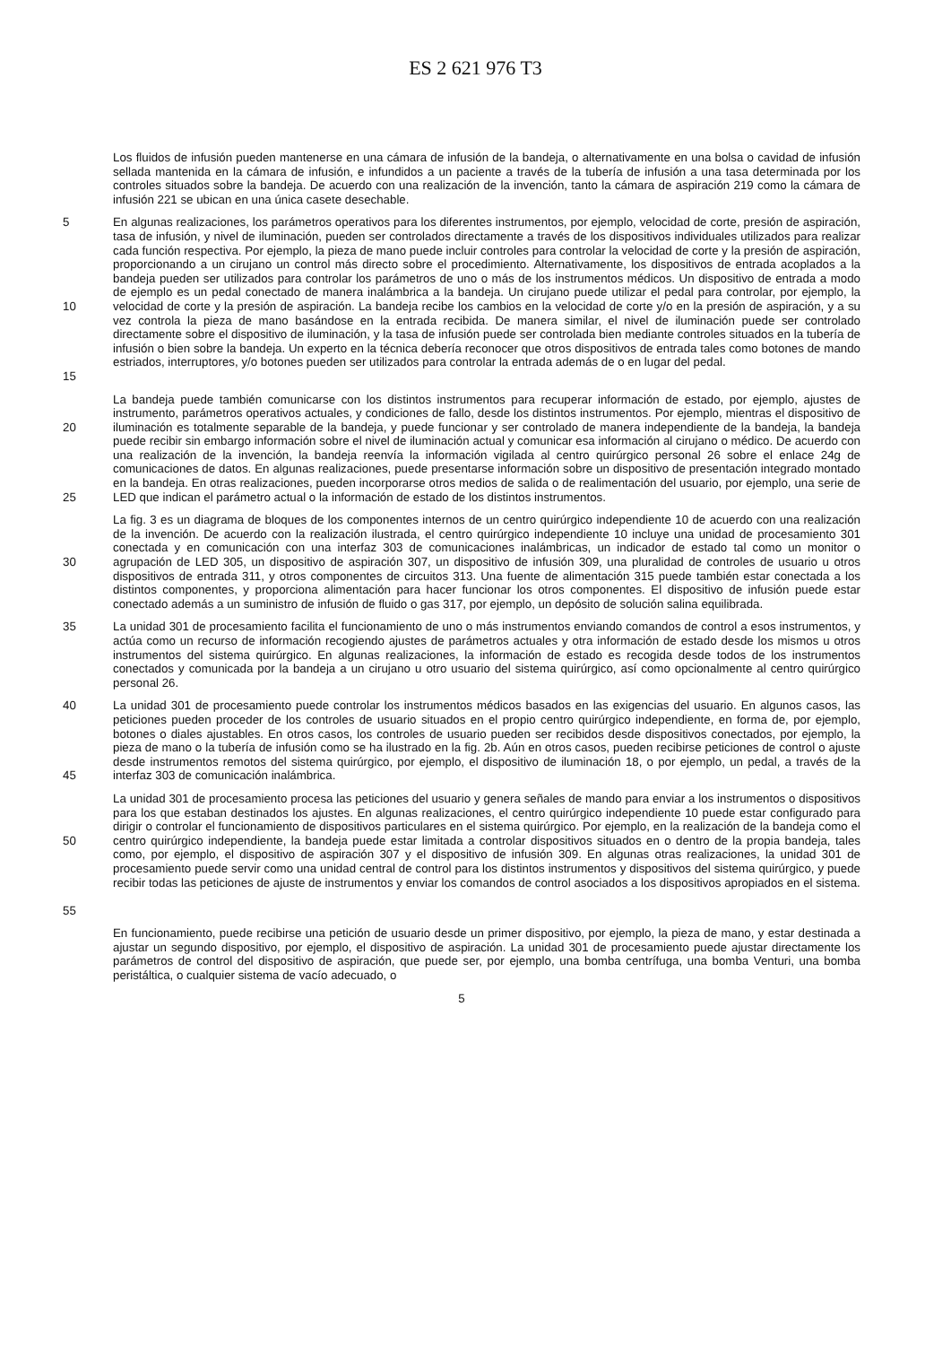ES 2 621 976 T3
Los fluidos de infusión pueden mantenerse en una cámara de infusión de la bandeja, o alternativamente en una bolsa o cavidad de infusión sellada mantenida en la cámara de infusión, e infundidos a un paciente a través de la tubería de infusión a una tasa determinada por los controles situados sobre la bandeja. De acuerdo con una realización de la invención, tanto la cámara de aspiración 219 como la cámara de infusión 221 se ubican en una única casete desechable.
5
10
15
En algunas realizaciones, los parámetros operativos para los diferentes instrumentos, por ejemplo, velocidad de corte, presión de aspiración, tasa de infusión, y nivel de iluminación, pueden ser controlados directamente a través de los dispositivos individuales utilizados para realizar cada función respectiva. Por ejemplo, la pieza de mano puede incluir controles para controlar la velocidad de corte y la presión de aspiración, proporcionando a un cirujano un control más directo sobre el procedimiento. Alternativamente, los dispositivos de entrada acoplados a la bandeja pueden ser utilizados para controlar los parámetros de uno o más de los instrumentos médicos. Un dispositivo de entrada a modo de ejemplo es un pedal conectado de manera inalámbrica a la bandeja. Un cirujano puede utilizar el pedal para controlar, por ejemplo, la velocidad de corte y la presión de aspiración. La bandeja recibe los cambios en la velocidad de corte y/o en la presión de aspiración, y a su vez controla la pieza de mano basándose en la entrada recibida. De manera similar, el nivel de iluminación puede ser controlado directamente sobre el dispositivo de iluminación, y la tasa de infusión puede ser controlada bien mediante controles situados en la tubería de infusión o bien sobre la bandeja. Un experto en la técnica debería reconocer que otros dispositivos de entrada tales como botones de mando estriados, interruptores, y/o botones pueden ser utilizados para controlar la entrada además de o en lugar del pedal.
20
25
La bandeja puede también comunicarse con los distintos instrumentos para recuperar información de estado, por ejemplo, ajustes de instrumento, parámetros operativos actuales, y condiciones de fallo, desde los distintos instrumentos. Por ejemplo, mientras el dispositivo de iluminación es totalmente separable de la bandeja, y puede funcionar y ser controlado de manera independiente de la bandeja, la bandeja puede recibir sin embargo información sobre el nivel de iluminación actual y comunicar esa información al cirujano o médico. De acuerdo con una realización de la invención, la bandeja reenvía la información vigilada al centro quirúrgico personal 26 sobre el enlace 24g de comunicaciones de datos. En algunas realizaciones, puede presentarse información sobre un dispositivo de presentación integrado montado en la bandeja. En otras realizaciones, pueden incorporarse otros medios de salida o de realimentación del usuario, por ejemplo, una serie de LED que indican el parámetro actual o la información de estado de los distintos instrumentos.
30
La fig. 3 es un diagrama de bloques de los componentes internos de un centro quirúrgico independiente 10 de acuerdo con una realización de la invención. De acuerdo con la realización ilustrada, el centro quirúrgico independiente 10 incluye una unidad de procesamiento 301 conectada y en comunicación con una interfaz 303 de comunicaciones inalámbricas, un indicador de estado tal como un monitor o agrupación de LED 305, un dispositivo de aspiración 307, un dispositivo de infusión 309, una pluralidad de controles de usuario u otros dispositivos de entrada 311, y otros componentes de circuitos 313. Una fuente de alimentación 315 puede también estar conectada a los distintos componentes, y proporciona alimentación para hacer funcionar los otros componentes. El dispositivo de infusión puede estar conectado además a un suministro de infusión de fluido o gas 317, por ejemplo, un depósito de solución salina equilibrada.
35
La unidad 301 de procesamiento facilita el funcionamiento de uno o más instrumentos enviando comandos de control a esos instrumentos, y actúa como un recurso de información recogiendo ajustes de parámetros actuales y otra información de estado desde los mismos u otros instrumentos del sistema quirúrgico. En algunas realizaciones, la información de estado es recogida desde todos de los instrumentos conectados y comunicada por la bandeja a un cirujano u otro usuario del sistema quirúrgico, así como opcionalmente al centro quirúrgico personal 26.
40
45
La unidad 301 de procesamiento puede controlar los instrumentos médicos basados en las exigencias del usuario. En algunos casos, las peticiones pueden proceder de los controles de usuario situados en el propio centro quirúrgico independiente, en forma de, por ejemplo, botones o diales ajustables. En otros casos, los controles de usuario pueden ser recibidos desde dispositivos conectados, por ejemplo, la pieza de mano o la tubería de infusión como se ha ilustrado en la fig. 2b. Aún en otros casos, pueden recibirse peticiones de control o ajuste desde instrumentos remotos del sistema quirúrgico, por ejemplo, el dispositivo de iluminación 18, o por ejemplo, un pedal, a través de la interfaz 303 de comunicación inalámbrica.
50
55
La unidad 301 de procesamiento procesa las peticiones del usuario y genera señales de mando para enviar a los instrumentos o dispositivos para los que estaban destinados los ajustes. En algunas realizaciones, el centro quirúrgico independiente 10 puede estar configurado para dirigir o controlar el funcionamiento de dispositivos particulares en el sistema quirúrgico. Por ejemplo, en la realización de la bandeja como el centro quirúrgico independiente, la bandeja puede estar limitada a controlar dispositivos situados en o dentro de la propia bandeja, tales como, por ejemplo, el dispositivo de aspiración 307 y el dispositivo de infusión 309. En algunas otras realizaciones, la unidad 301 de procesamiento puede servir como una unidad central de control para los distintos instrumentos y dispositivos del sistema quirúrgico, y puede recibir todas las peticiones de ajuste de instrumentos y enviar los comandos de control asociados a los dispositivos apropiados en el sistema.
En funcionamiento, puede recibirse una petición de usuario desde un primer dispositivo, por ejemplo, la pieza de mano, y estar destinada a ajustar un segundo dispositivo, por ejemplo, el dispositivo de aspiración. La unidad 301 de procesamiento puede ajustar directamente los parámetros de control del dispositivo de aspiración, que puede ser, por ejemplo, una bomba centrífuga, una bomba Venturi, una bomba peristáltica, o cualquier sistema de vacío adecuado, o
5